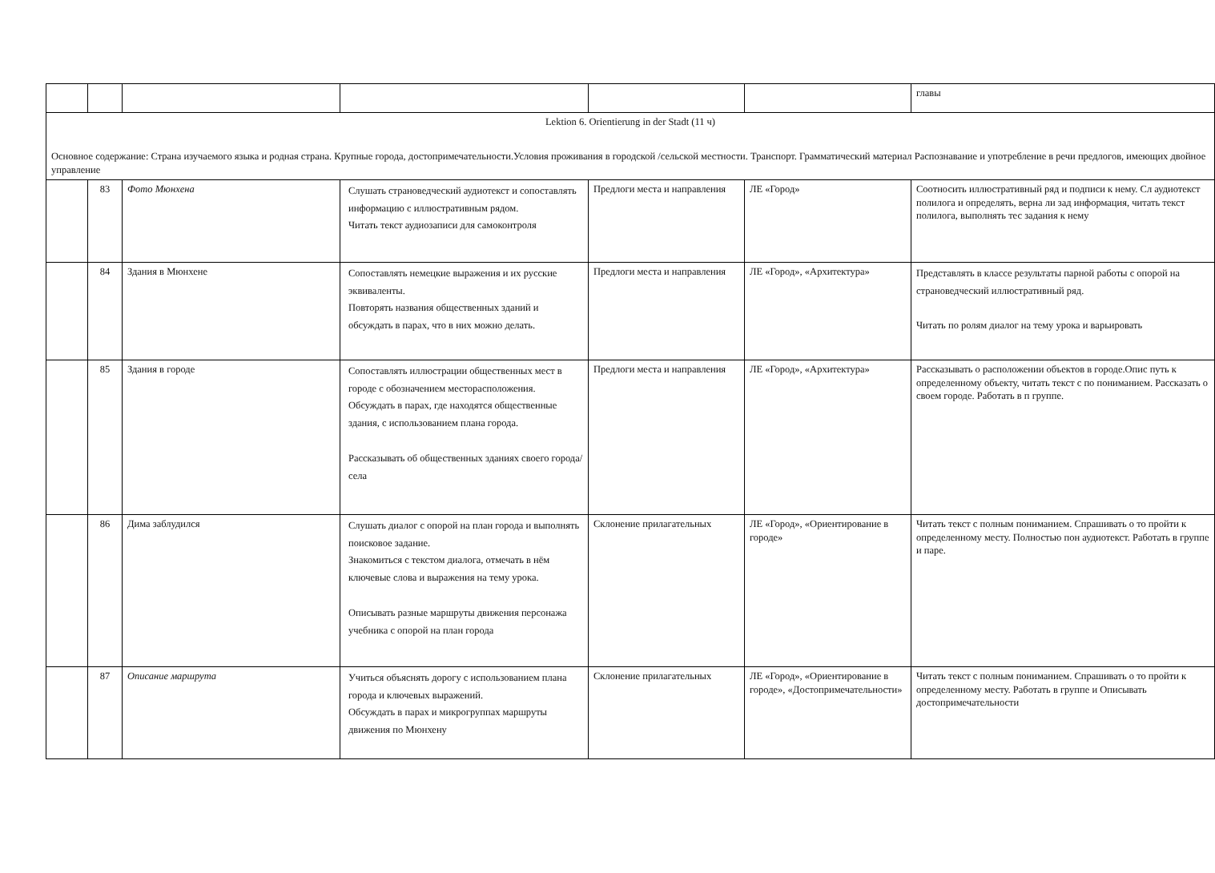| | | | | | | главы |
| Lektion 6. Orientierung in der Stadt (11 ч) Основное содержание: Страна изучаемого языка и родная страна. Крупные города, достопримечательности.Условия проживания в городской /сельской местности. Транспорт. Грамматический материал Распознавание и употребление в речи предлогов, имеющих двойное управление | | | | | | |
| | 83 | Фото Мюнхена | Слушать страноведческий аудиотекст и сопоставлять информацию с иллюстративным рядом. Читать текст аудиозаписи для самоконтроля | Предлоги места и направления | ЛЕ «Город» | Соотносить иллюстративный ряд и подписи к нему. Сл аудиотекст полилога и определять, верна ли зад информация, читать текст полилога, выполнять тес задания к нему |
| | 84 | Здания в Мюнхене | Сопоставлять немецкие выражения и их русские эквиваленты. Повторять названия общественных зданий и обсуждать в парах, что в них можно делать. | Предлоги места и направления | ЛЕ «Город», «Архитектура» | Представлять в классе результаты парной работы с опорой на страноведческий иллюстративный ряд. Читать по ролям диалог на тему урока и варьировать |
| | 85 | Здания в городе | Сопоставлять иллюстрации общественных мест в городе с обозначением месторасположения. Обсуждать в парах, где находятся общественные здания, с использованием плана города. Рассказывать об общественных зданиях своего города/села | Предлоги места и направления | ЛЕ «Город», «Архитектура» | Рассказывать о расположении объектов в городе.Опис путь к определенному объекту, читать текст с по пониманием. Рассказать о своем городе. Работать в п группе. |
| | 86 | Дима заблудился | Слушать диалог с опорой на план города и выполнять поисковое задание. Знакомиться с текстом диалога, отмечать в нём ключевые слова и выражения на тему урока. Описывать разные маршруты движения персонажа учебника с опорой на план города | Склонение прилагательных | ЛЕ «Город», «Ориентирование в городе» | Читать текст с полным пониманием. Спрашивать о то пройти к определенному месту. Полностью пон аудиотекст. Работать в группе и паре. |
| | 87 | Описание маршрута | Учиться объяснять дорогу с использованием плана города и ключевых выражений. Обсуждать в парах и микрогруппах маршруты движения по Мюнхену | Склонение прилагательных | ЛЕ «Город», «Ориентирование в городе», «Достопримечательности» | Читать текст с полным пониманием. Спрашивать о то пройти к определенному месту. Работать в группе и Описывать достопримечательности |